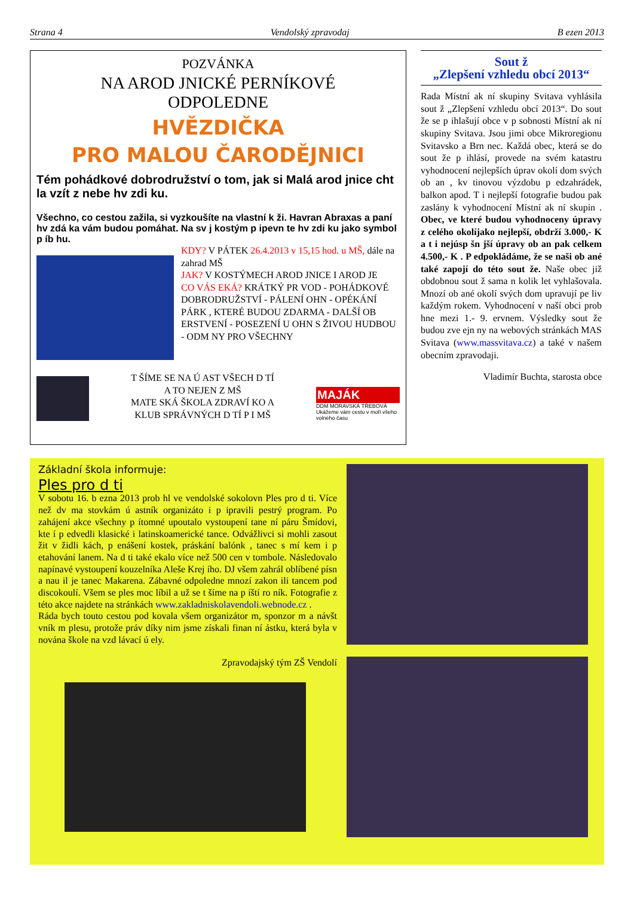Strana 4 Vendolský zpravodaj B ezen 2013
POZVÁNKA
NA AROD JNICKÉ PERNÍKOVÉ
ODPOLEDNE
HVĚZDIČKA
PRO MALOU ČARODĚJNICI
Tém pohádkové dobrodružství o tom, jak si Malá arod jnice cht la vzít z nebe hv zdi ku.
Všechno, co cestou zažila, si vyzkoušíte na vlastní k ži. Havran Abraxas a paní hv zdá ka vám budou pomáhat. Na sv j kostým p ipevn te hv zdi ku jako symbol p íb hu.
KDY? V PÁTEK 26.4.2013 v 15,15 hod. u MŠ, dále na zahrad MŠ
JAK? V KOSTÝMECH AROD JNICE I AROD JE
CO VÁS EKÁ? KRÁTKÝ PR VOD - POHÁDKOVÉ DOBRODRUŽSTVÍ - PÁLENÍ OHN - OPÉKÁNÍ PÁRK , KTERÉ BUDOU ZDARMA - DALŠÍ OB ERSTVENÍ - POSEZENÍ U OHN S ŽIVOU HUDBOU - ODM NY PRO VŠECHNY
T ŠÍME SE NA Ú AST VŠECH D TÍ
A TO NEJEN Z MŠ
MATE SKÁ ŠKOLA ZDRAVÍ KO A
KLUB SPRÁVNÝCH D TÍ P I MŠ
MAJÁK
DDM MORAVSKÁ TŘEBOVÁ
Ukážeme vám cestu v moři všeho volného času
Sout ž
„Zlepšení vzhledu obcí 2013“
Rada Místní ak ní skupiny Svitava vyhlásila sout ž „Zlepšení vzhledu obcí 2013“. Do sout že se p ihlašují obce v p sobnosti Místní ak ní skupiny Svitava. Jsou jimi obce Mikroregionu Svitavsko a Brn nec. Každá obec, která se do sout že p ihlásí, provede na svém katastru vyhodnocení nejlepších úprav okolí dom svých ob an , kv tinovou výzdobu p edzahrádek, balkon apod. T i nejlepší fotografie budou pak zaslány k vyhodnocení Místní ak ní skupin . Obec, ve které budou vyhodnoceny úpravy z celého okolíjako nejlepší, obdrží 3.000,- K a t i nejúsp šn jší úpravy ob an pak celkem 4.500,- K . P edpokládáme, že se naši ob ané také zapojí do této sout že. Naše obec již obdobnou sout ž sama n kolik let vyhlašovala. Mnozí ob ané okolí svých dom upravují pe liv každým rokem. Vyhodnocení v naší obci prob hne mezi 1.- 9. ervnem. Výsledky sout že budou zve ejn ny na webových stránkách MAS Svitava (www.massvitava.cz) a také v našem obecním zpravodaji.
Vladimír Buchta, starosta obce
Základní škola informuje:
Ples pro d ti
V sobotu 16. b ezna 2013 prob hl ve vendolské sokolovn Ples pro d ti. Více než dv ma stovkám ú astník organizáto i p ipravili pestrý program. Po zahájení akce všechny p ítomné upoutalo vystoupení tane ní páru Šmídovi, kte í p edvedli klasické i latinskoamerické tance. Odvážlivci si mohli zasout žit v židli kách, p enášení kostek, práskání balónk , tanec s mí kem i p etahování lanem. Na d ti také ekalo více než 500 cen v tombole. Následovalo napínavé vystoupení kouzelníka Aleše Krej ího. DJ všem zahrál oblíbené písn a nau il je tanec Makarena. Zábavné odpoledne mnozí zakon ili tancem pod discokoulí. Všem se ples moc líbil a už se t šíme na p íští ro ník. Fotografie z této akce najdete na stránkách www.zakladniskolavendoli.webnode.cz .
Ráda bych touto cestou pod kovala všem organizátor m, sponzor m a návšt vník m plesu, protože práv díky nim jsme získali finan ní ástku, která byla v nována škole na vzd lávací ú ely.
Zpravodajský tým ZŠ Vendolí